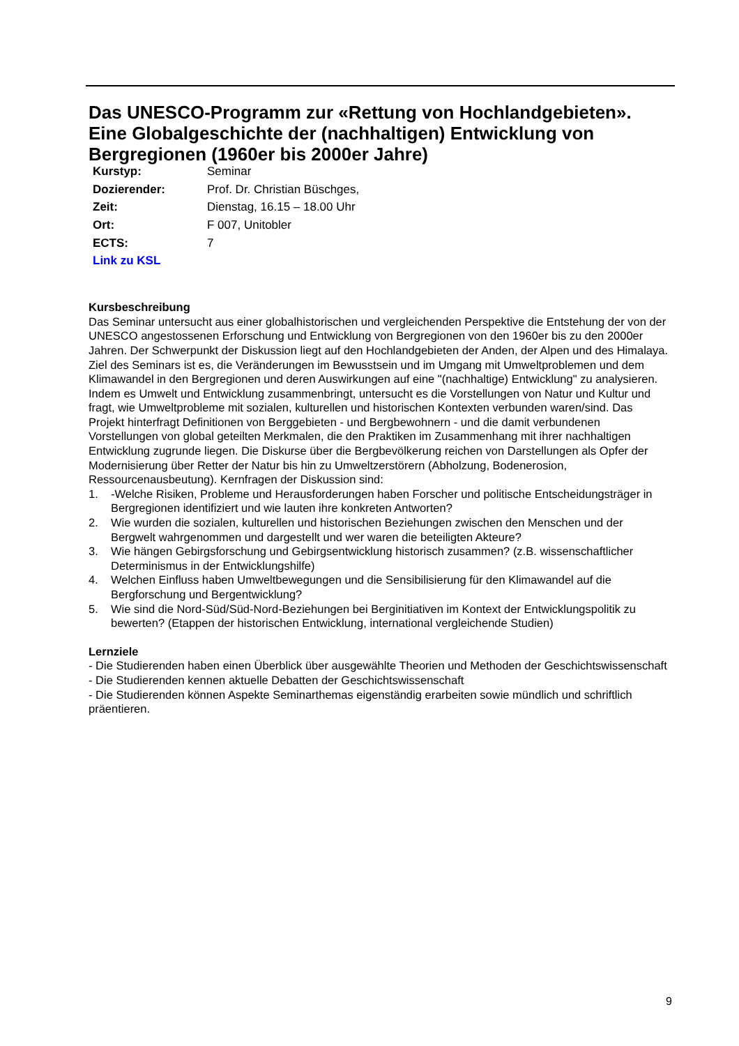Das UNESCO-Programm zur «Rettung von Hochlandgebieten». Eine Globalgeschichte der (nachhaltigen) Entwicklung von Bergregionen (1960er bis 2000er Jahre)
| Kurstyp: | Seminar |
| Dozierender: | Prof. Dr. Christian Büschges, |
| Zeit: | Dienstag, 16.15 – 18.00 Uhr |
| Ort: | F 007, Unitobler |
| ECTS: | 7 |
| Link zu KSL | |
Kursbeschreibung
Das Seminar untersucht aus einer globalhistorischen und vergleichenden Perspektive die Entstehung der von der UNESCO angestossenen Erforschung und Entwicklung von Bergregionen von den 1960er bis zu den 2000er Jahren. Der Schwerpunkt der Diskussion liegt auf den Hochlandgebieten der Anden, der Alpen und des Himalaya. Ziel des Seminars ist es, die Veränderungen im Bewusstsein und im Umgang mit Umweltproblemen und dem Klimawandel in den Bergregionen und deren Auswirkungen auf eine "(nachhaltige) Entwicklung" zu analysieren. Indem es Umwelt und Entwicklung zusammenbringt, untersucht es die Vorstellungen von Natur und Kultur und fragt, wie Umweltprobleme mit sozialen, kulturellen und historischen Kontexten verbunden waren/sind. Das Projekt hinterfragt Definitionen von Berggebieten - und Bergbewohnern - und die damit verbundenen Vorstellungen von global geteilten Merkmalen, die den Praktiken im Zusammenhang mit ihrer nachhaltigen Entwicklung zugrunde liegen. Die Diskurse über die Bergbevölkerung reichen von Darstellungen als Opfer der Modernisierung über Retter der Natur bis hin zu Umweltzerstörern (Abholzung, Bodenerosion, Ressourcenausbeutung). Kernfragen der Diskussion sind:
1. -Welche Risiken, Probleme und Herausforderungen haben Forscher und politische Entscheidungsträger in Bergregionen identifiziert und wie lauten ihre konkreten Antworten?
2. Wie wurden die sozialen, kulturellen und historischen Beziehungen zwischen den Menschen und der Bergwelt wahrgenommen und dargestellt und wer waren die beteiligten Akteure?
3. Wie hängen Gebirgsforschung und Gebirgsentwicklung historisch zusammen? (z.B. wissenschaftlicher Determinismus in der Entwicklungshilfe)
4. Welchen Einfluss haben Umweltbewegungen und die Sensibilisierung für den Klimawandel auf die Bergforschung und Bergentwicklung?
5. Wie sind die Nord-Süd/Süd-Nord-Beziehungen bei Berginitiativen im Kontext der Entwicklungspolitik zu bewerten? (Etappen der historischen Entwicklung, international vergleichende Studien)
Lernziele
- Die Studierenden haben einen Überblick über ausgewählte Theorien und Methoden der Geschichtswissenschaft
- Die Studierenden kennen aktuelle Debatten der Geschichtswissenschaft
- Die Studierenden können Aspekte Seminarthemas eigenständig erarbeiten sowie mündlich und schriftlich präentieren.
9